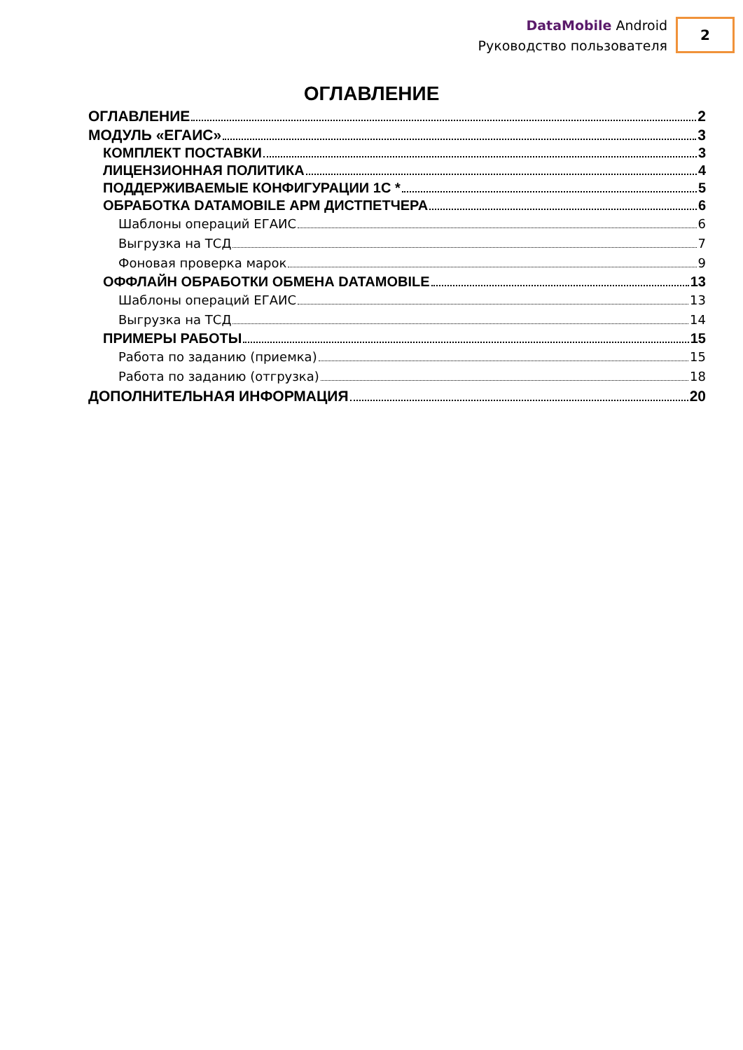DataMobile Android
Руководство пользователя
2
ОГЛАВЛЕНИЕ
ОГЛАВЛЕНИЕ 2
МОДУЛЬ «ЕГАИС» 3
КОМПЛЕКТ ПОСТАВКИ 3
ЛИЦЕНЗИОННАЯ ПОЛИТИКА 4
ПОДДЕРЖИВАЕМЫЕ КОНФИГУРАЦИИ 1С * 5
ОБРАБОТКА DATAMOBILE АРМ ДИСТПЕТЧЕРА 6
Шаблоны операций ЕГАИС 6
Выгрузка на ТСД 7
Фоновая проверка марок 9
ОФФЛАЙН ОБРАБОТКИ ОБМЕНА DATAMOBILE 13
Шаблоны операций ЕГАИС 13
Выгрузка на ТСД 14
ПРИМЕРЫ РАБОТЫ 15
Работа по заданию (приемка) 15
Работа по заданию (отгрузка) 18
ДОПОЛНИТЕЛЬНАЯ ИНФОРМАЦИЯ 20